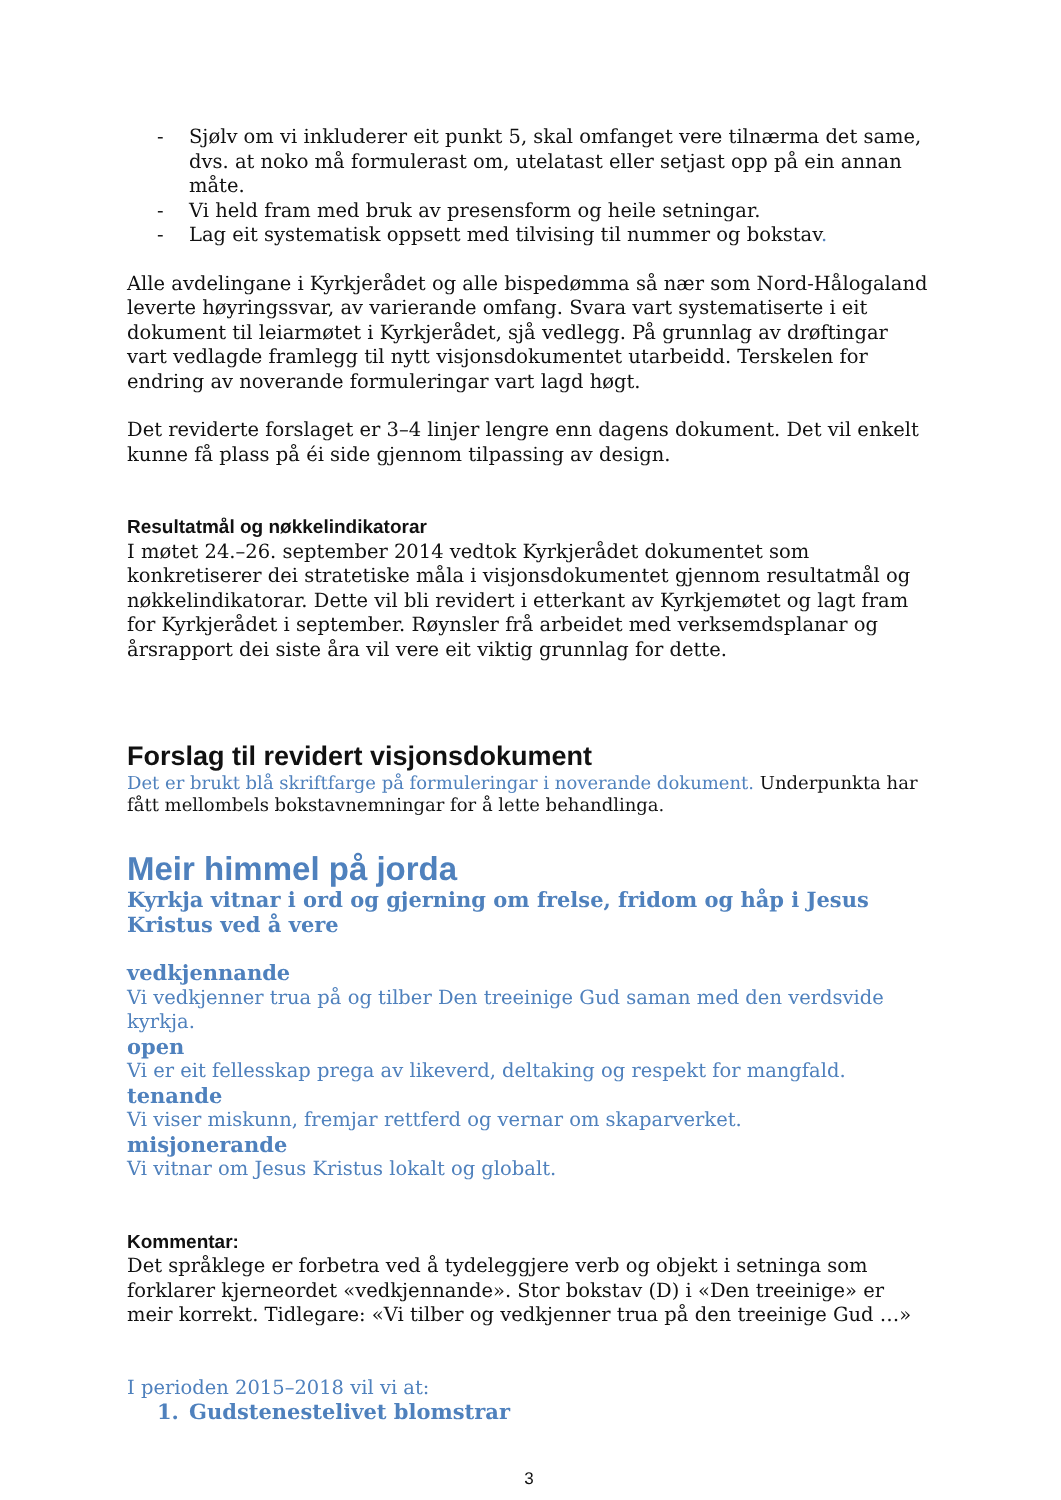- Sjølv om vi inkluderer eit punkt 5, skal omfanget vere tilnærma det same, dvs. at noko må formulerast om, utelatast eller setjast opp på ein annan måte.
- Vi held fram med bruk av presensform og heile setningar.
- Lag eit systematisk oppsett med tilvising til nummer og bokstav.
Alle avdelingane i Kyrkjerådet og alle bispedømma så nær som Nord-Hålogaland leverte høyringssvar, av varierande omfang. Svara vart systematiserte i eit dokument til leiarmøtet i Kyrkjerådet, sjå vedlegg. På grunnlag av drøftingar vart vedlagde framlegg til nytt visjonsdokumentet utarbeidd. Terskelen for endring av noverande formuleringar vart lagd høgt.
Det reviderte forslaget er 3–4 linjer lengre enn dagens dokument. Det vil enkelt kunne få plass på éi side gjennom tilpassing av design.
Resultatmål og nøkkelindikatorar
I møtet 24.–26. september 2014 vedtok Kyrkjerådet dokumentet som konkretiserer dei stratetiske måla i visjonsdokumentet gjennom resultatmål og nøkkelindikatorar. Dette vil bli revidert i etterkant av Kyrkjemøtet og lagt fram for Kyrkjerådet i september. Røynsler frå arbeidet med verksemdsplanar og årsrapport dei siste åra vil vere eit viktig grunnlag for dette.
Forslag til revidert visjonsdokument
Det er brukt blå skriftfarge på formuleringar i noverande dokument. Underpunkta har fått mellombels bokstavnemningar for å lette behandlinga.
Meir himmel på jorda
Kyrkja vitnar i ord og gjerning om frelse, fridom og håp i Jesus Kristus ved å vere
vedkjennande
Vi vedkjenner trua på og tilber Den treeinige Gud saman med den verdsvide kyrkja.
open
Vi er eit fellesskap prega av likeverd, deltaking og respekt for mangfald.
tenande
Vi viser miskunn, fremjar rettferd og vernar om skaparverket.
misjonerande
Vi vitnar om Jesus Kristus lokalt og globalt.
Kommentar:
Det språklege er forbetra ved å tydeleggjere verb og objekt i setninga som forklarer kjerneordet «vedkjennande». Stor bokstav (D) i «Den treeinige» er meir korrekt. Tidlegare: «Vi tilber og vedkjenner trua på den treeinige Gud …»
I perioden 2015–2018 vil vi at:
1. Gudstenestelivet blomstrar
3